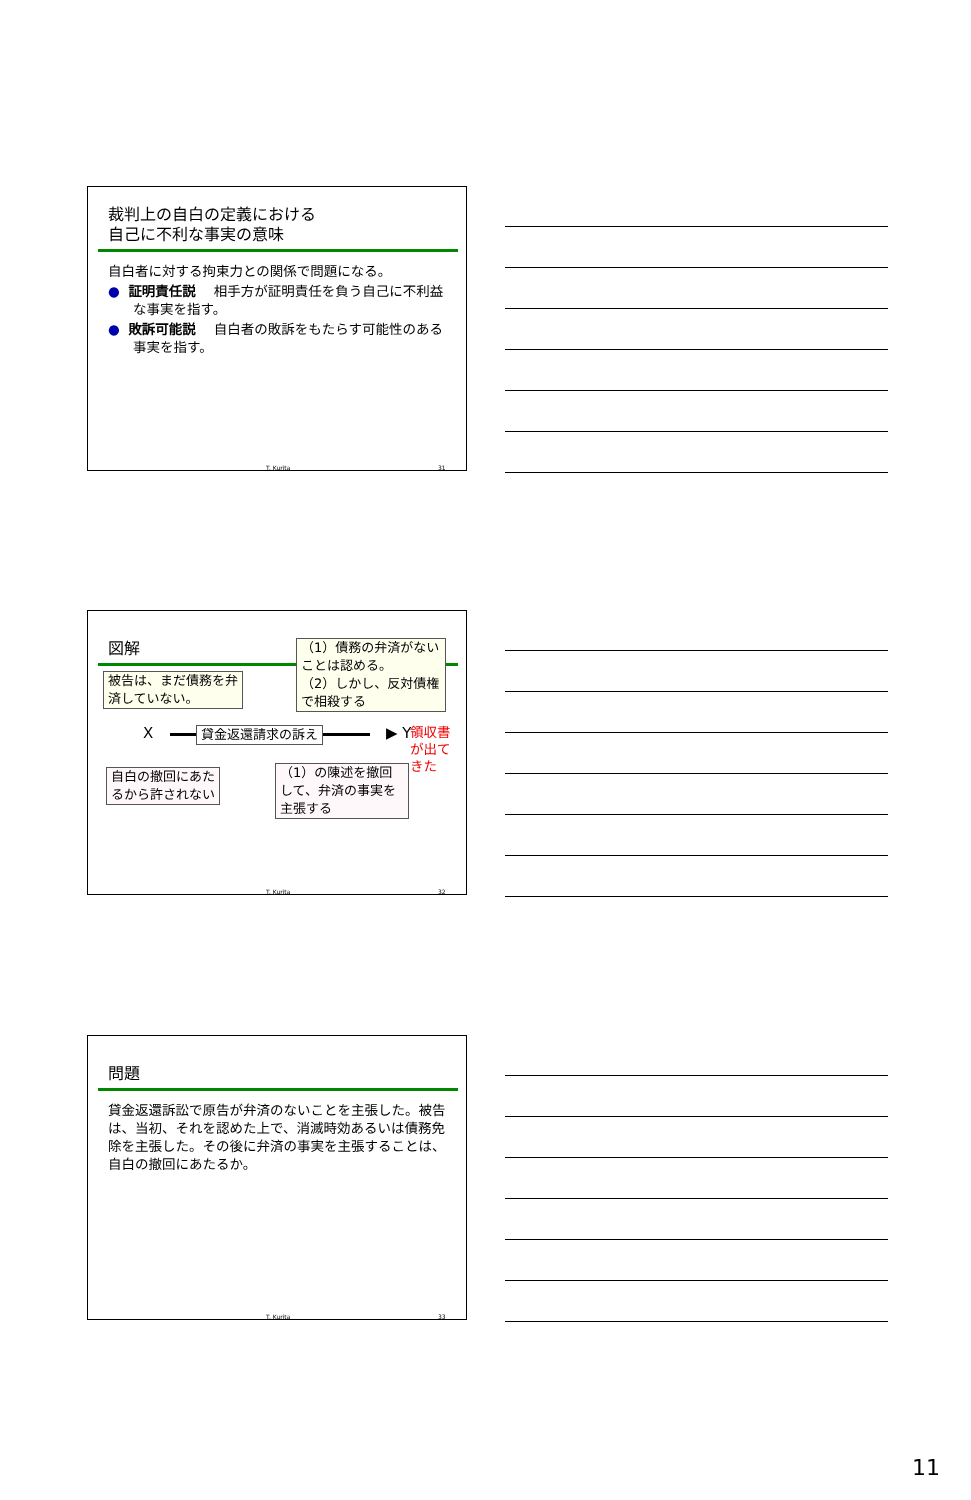裁判上の自白の定義における
自己に不利な事実の意味
自白者に対する拘束力との関係で問題になる。
● 証明責任説　 相手方が証明責任を負う自己に不利益な事実を指す。
● 敗訴可能説　 自白者の敗訴をもたらす可能性のある事実を指す。
T. Kurita 31
図解
被告は、まだ債務を弁
済していない。
（1）債務の弁済がないことは認める。
（2）しかし、反対債権で相殺する
X 貸金返還請求の訴え ▶ Y
領収書
が出て
きた
自白の撤回にあた
るから許されない
（1）の陳述を撤回して、弁済の事実を主張する
T. Kurita 32
問題
貸金返還訴訟で原告が弁済のないことを主張した。被告は、当初、それを認めた上で、消滅時効あるいは債務免除を主張した。その後に弁済の事実を主張することは、自白の撤回にあたるか。
T. Kurita 33
11